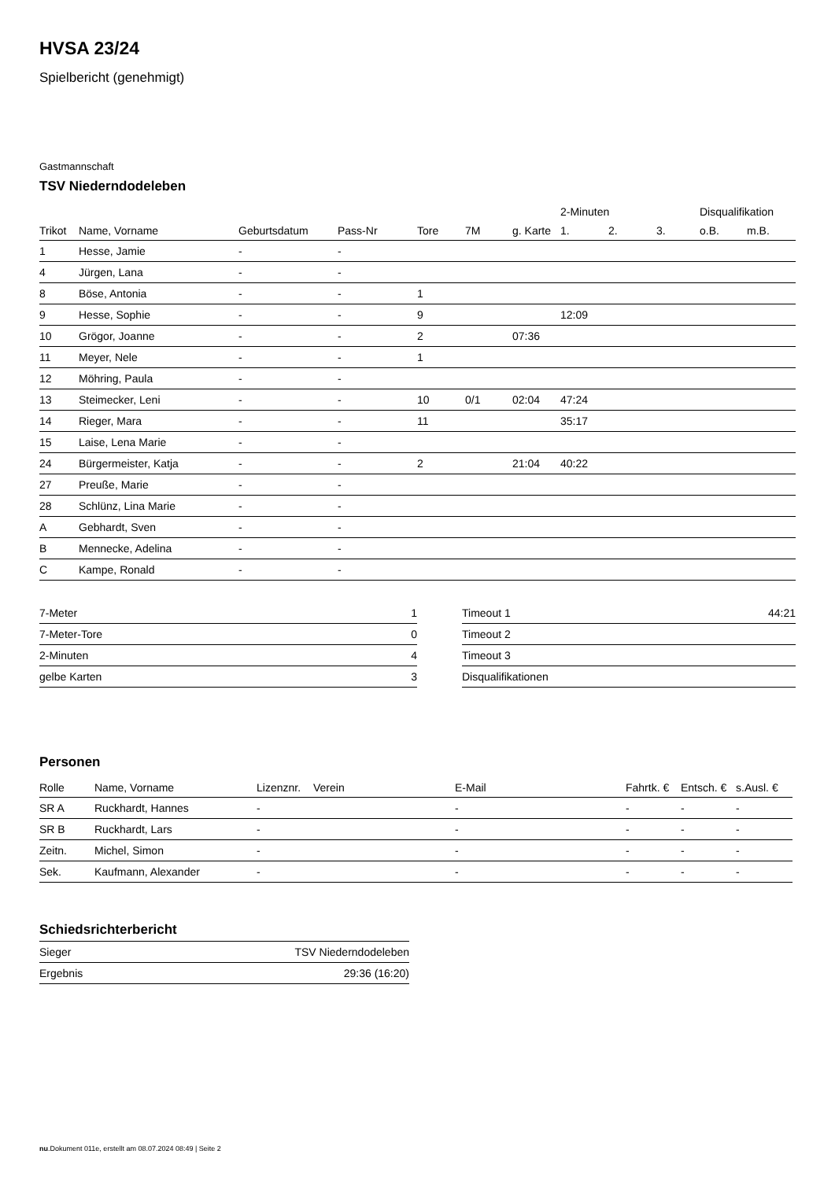HVSA 23/24
Spielbericht (genehmigt)
Gastmannschaft
TSV Niederndodeleben
| | | | | | | | 2-Minuten | | | Disqualifikation | |
| --- | --- | --- | --- | --- | --- | --- | --- | --- | --- | --- | --- |
| Trikot | Name, Vorname | Geburtsdatum | Pass-Nr | Tore | 7M | g. Karte | 1. | 2. | 3. | o.B. | m.B. |
| 1 | Hesse, Jamie | - | - | | | | | | | | |
| 4 | Jürgen, Lana | - | - | | | | | | | | |
| 8 | Böse, Antonia | - | - | 1 | | | | | | | |
| 9 | Hesse, Sophie | - | - | 9 | | | 12:09 | | | | |
| 10 | Grögor, Joanne | - | - | 2 | | 07:36 | | | | | |
| 11 | Meyer, Nele | - | - | 1 | | | | | | | |
| 12 | Möhring, Paula | - | - | | | | | | | | |
| 13 | Steimecker, Leni | - | - | 10 | 0/1 | 02:04 | 47:24 | | | | |
| 14 | Rieger, Mara | - | - | 11 | | | 35:17 | | | | |
| 15 | Laise, Lena Marie | - | - | | | | | | | | |
| 24 | Bürgermeister, Katja | - | - | 2 | | 21:04 | 40:22 | | | | |
| 27 | Preuße, Marie | - | - | | | | | | | | |
| 28 | Schlünz, Lina Marie | - | - | | | | | | | | |
| A | Gebhardt, Sven | - | - | | | | | | | | |
| B | Mennecke, Adelina | - | - | | | | | | | | |
| C | Kampe, Ronald | - | - | | | | | | | | |
| 7-Meter | 1 |
| 7-Meter-Tore | 0 |
| 2-Minuten | 4 |
| gelbe Karten | 3 |
| Timeout 1 | 44:21 |
| Timeout 2 | |
| Timeout 3 | |
| Disqualifikationen | |
Personen
| Rolle | Name, Vorname | Lizenznr. | Verein | E-Mail | Fahrtk. € | Entsch. € | s.Ausl. € |
| --- | --- | --- | --- | --- | --- | --- | --- |
| SR A | Ruckhardt, Hannes | - | | - | - | - | - |
| SR B | Ruckhardt, Lars | - | | - | - | - | - |
| Zeitn. | Michel, Simon | - | | - | - | - | - |
| Sek. | Kaufmann, Alexander | - | | - | - | - | - |
Schiedsrichterbericht
| Sieger | TSV Niederndodeleben |
| Ergebnis | 29:36 (16:20) |
nu.Dokument 011e, erstellt am 08.07.2024 08:49 | Seite 2